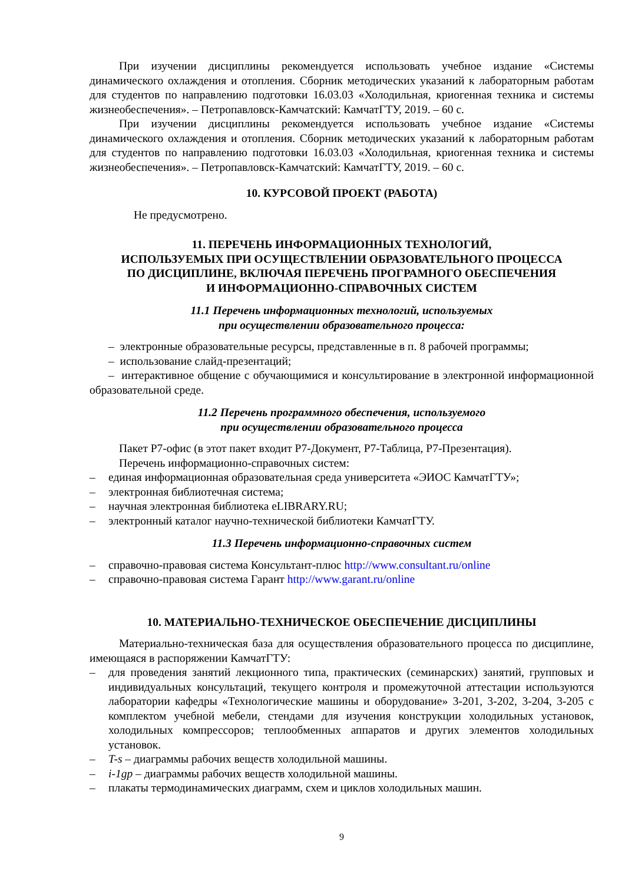При изучении дисциплины рекомендуется использовать учебное издание «Системы динамического охлаждения и отопления. Сборник методических указаний к лабораторным работам для студентов по направлению подготовки 16.03.03 «Холодильная, криогенная техника и системы жизнеобеспечения». – Петропавловск-Камчатский: КамчатГТУ, 2019. – 60 с.
При изучении дисциплины рекомендуется использовать учебное издание «Системы динамического охлаждения и отопления. Сборник методических указаний к лабораторным работам для студентов по направлению подготовки 16.03.03 «Холодильная, криогенная техника и системы жизнеобеспечения». – Петропавловск-Камчатский: КамчатГТУ, 2019. – 60 с.
10. КУРСОВОЙ ПРОЕКТ (РАБОТА)
Не предусмотрено.
11. ПЕРЕЧЕНЬ ИНФОРМАЦИОННЫХ ТЕХНОЛОГИЙ,
ИСПОЛЬЗУЕМЫХ ПРИ ОСУЩЕСТВЛЕНИИ ОБРАЗОВАТЕЛЬНОГО ПРОЦЕССА
ПО ДИСЦИПЛИНЕ, ВКЛЮЧАЯ ПЕРЕЧЕНЬ ПРОГРАМНОГО ОБЕСПЕЧЕНИЯ
И ИНФОРМАЦИОННО-СПРАВОЧНЫХ СИСТЕМ
11.1 Перечень информационных технологий, используемых
при осуществлении образовательного процесса:
– электронные образовательные ресурсы, представленные в п. 8 рабочей программы;
– использование слайд-презентаций;
– интерактивное общение с обучающимися и консультирование в электронной информационной образовательной среде.
11.2 Перечень программного обеспечения, используемого
при осуществлении образовательного процесса
Пакет Р7-офис (в этот пакет входит Р7-Документ, Р7-Таблица, Р7-Презентация).
Перечень информационно-справочных систем:
– единая информационная образовательная среда университета «ЭИОС КамчатГТУ»;
– электронная библиотечная система;
– научная электронная библиотека eLIBRARY.RU;
– электронный каталог научно-технической библиотеки КамчатГТУ.
11.3 Перечень информационно-справочных систем
– справочно-правовая система Консультант-плюс http://www.consultant.ru/online
– справочно-правовая система Гарант http://www.garant.ru/online
10. МАТЕРИАЛЬНО-ТЕХНИЧЕСКОЕ ОБЕСПЕЧЕНИЕ ДИСЦИПЛИНЫ
Материально-техническая база для осуществления образовательного процесса по дисциплине, имеющаяся в распоряжении КамчатГТУ:
– для проведения занятий лекционного типа, практических (семинарских) занятий, групповых и индивидуальных консультаций, текущего контроля и промежуточной аттестации используются лаборатории кафедры «Технологические машины и оборудование» 3-201, 3-202, 3-204, 3-205 с комплектом учебной мебели, стендами для изучения конструкции холодильных установок, холодильных компрессоров; теплообменных аппаратов и других элементов холодильных установок.
– T-s – диаграммы рабочих веществ холодильной машины.
– i-1gp – диаграммы рабочих веществ холодильной машины.
– плакаты термодинамических диаграмм, схем и циклов холодильных машин.
9